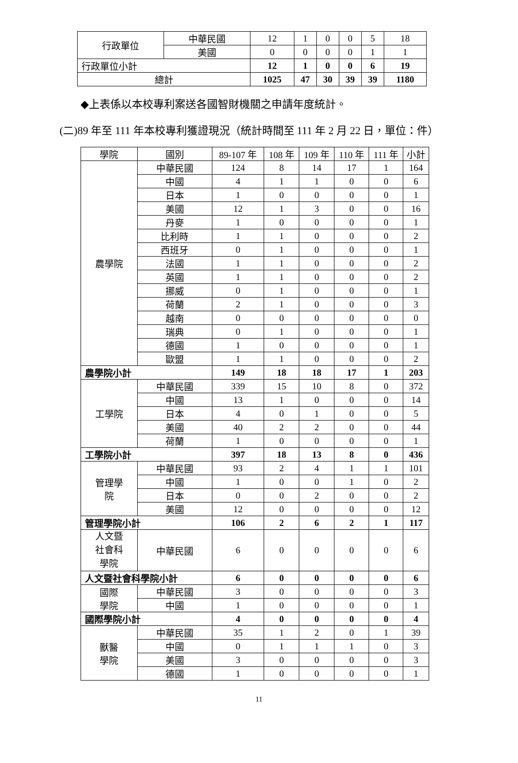| 行政單位 | 中華民國 | 12 | 1 | 0 | 0 | 5 | 18 |
| | 美國 | 0 | 0 | 0 | 0 | 1 | 1 |
| 行政單位小計 | | 12 | 1 | 0 | 0 | 6 | 19 |
| 總計 | | 1025 | 47 | 30 | 39 | 39 | 1180 |
◆上表係以本校專利案送各國智財機關之申請年度統計。
(二)89 年至 111 年本校專利獲證現況（統計時間至 111 年 2 月 22 日，單位：件）
| 學院 | 國別 | 89-107 年 | 108 年 | 109 年 | 110 年 | 111 年 | 小計 |
| --- | --- | --- | --- | --- | --- | --- | --- |
| 農學院 | 中華民國 | 124 | 8 | 14 | 17 | 1 | 164 |
| | 中國 | 4 | 1 | 1 | 0 | 0 | 6 |
| | 日本 | 1 | 0 | 0 | 0 | 0 | 1 |
| | 美國 | 12 | 1 | 3 | 0 | 0 | 16 |
| | 丹麥 | 1 | 0 | 0 | 0 | 0 | 1 |
| | 比利時 | 1 | 1 | 0 | 0 | 0 | 2 |
| | 西班牙 | 0 | 1 | 0 | 0 | 0 | 1 |
| | 法國 | 1 | 1 | 0 | 0 | 0 | 2 |
| | 英國 | 1 | 1 | 0 | 0 | 0 | 2 |
| | 挪威 | 0 | 1 | 0 | 0 | 0 | 1 |
| | 荷蘭 | 2 | 1 | 0 | 0 | 0 | 3 |
| | 越南 | 0 | 0 | 0 | 0 | 0 | 0 |
| | 瑞典 | 0 | 1 | 0 | 0 | 0 | 1 |
| | 德國 | 1 | 0 | 0 | 0 | 0 | 1 |
| | 歐盟 | 1 | 1 | 0 | 0 | 0 | 2 |
| 農學院小計 | | 149 | 18 | 18 | 17 | 1 | 203 |
| 工學院 | 中華民國 | 339 | 15 | 10 | 8 | 0 | 372 |
| | 中國 | 13 | 1 | 0 | 0 | 0 | 14 |
| | 日本 | 4 | 0 | 1 | 0 | 0 | 5 |
| | 美國 | 40 | 2 | 2 | 0 | 0 | 44 |
| | 荷蘭 | 1 | 0 | 0 | 0 | 0 | 1 |
| 工學院小計 | | 397 | 18 | 13 | 8 | 0 | 436 |
| 管理學 院 | 中華民國 | 93 | 2 | 4 | 1 | 1 | 101 |
| | 中國 | 1 | 0 | 0 | 1 | 0 | 2 |
| | 日本 | 0 | 0 | 2 | 0 | 0 | 2 |
| | 美國 | 12 | 0 | 0 | 0 | 0 | 12 |
| 管理學院小計 | | 106 | 2 | 6 | 2 | 1 | 117 |
| 人文暨 社會科 學院 | 中華民國 | 6 | 0 | 0 | 0 | 0 | 6 |
| 人文暨社會科學院小計 | | 6 | 0 | 0 | 0 | 0 | 6 |
| 國際 學院 | 中華民國 | 3 | 0 | 0 | 0 | 0 | 3 |
| | 中國 | 1 | 0 | 0 | 0 | 0 | 1 |
| 國際學院小計 | | 4 | 0 | 0 | 0 | 0 | 4 |
| 獸醫 學院 | 中華民國 | 35 | 1 | 2 | 0 | 1 | 39 |
| | 中國 | 0 | 1 | 1 | 1 | 0 | 3 |
| | 美國 | 3 | 0 | 0 | 0 | 0 | 3 |
| | 德國 | 1 | 0 | 0 | 0 | 0 | 1 |
11